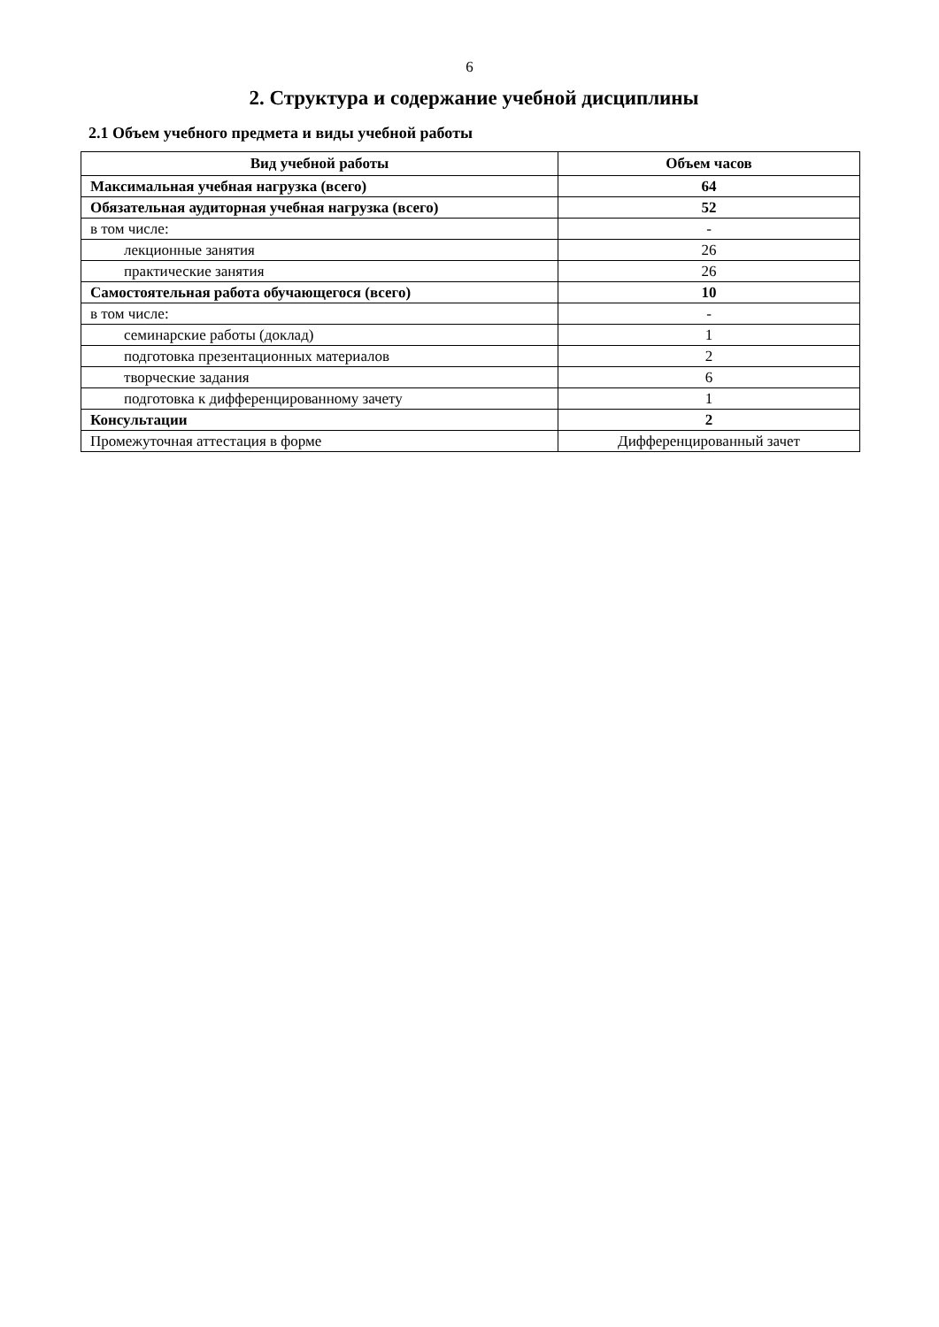6
2. Структура и содержание учебной дисциплины
2.1 Объем учебного предмета и виды учебной работы
| Вид учебной работы | Объем часов |
| --- | --- |
| Максимальная учебная нагрузка (всего) | 64 |
| Обязательная аудиторная учебная нагрузка (всего) | 52 |
| в том числе: | - |
| лекционные занятия | 26 |
| практические занятия | 26 |
| Самостоятельная работа обучающегося (всего) | 10 |
| в том числе: | - |
| семинарские работы (доклад) | 1 |
| подготовка презентационных материалов | 2 |
| творческие задания | 6 |
| подготовка к дифференцированному зачету | 1 |
| Консультации | 2 |
| Промежуточная аттестация в форме | Дифференцированный зачет |